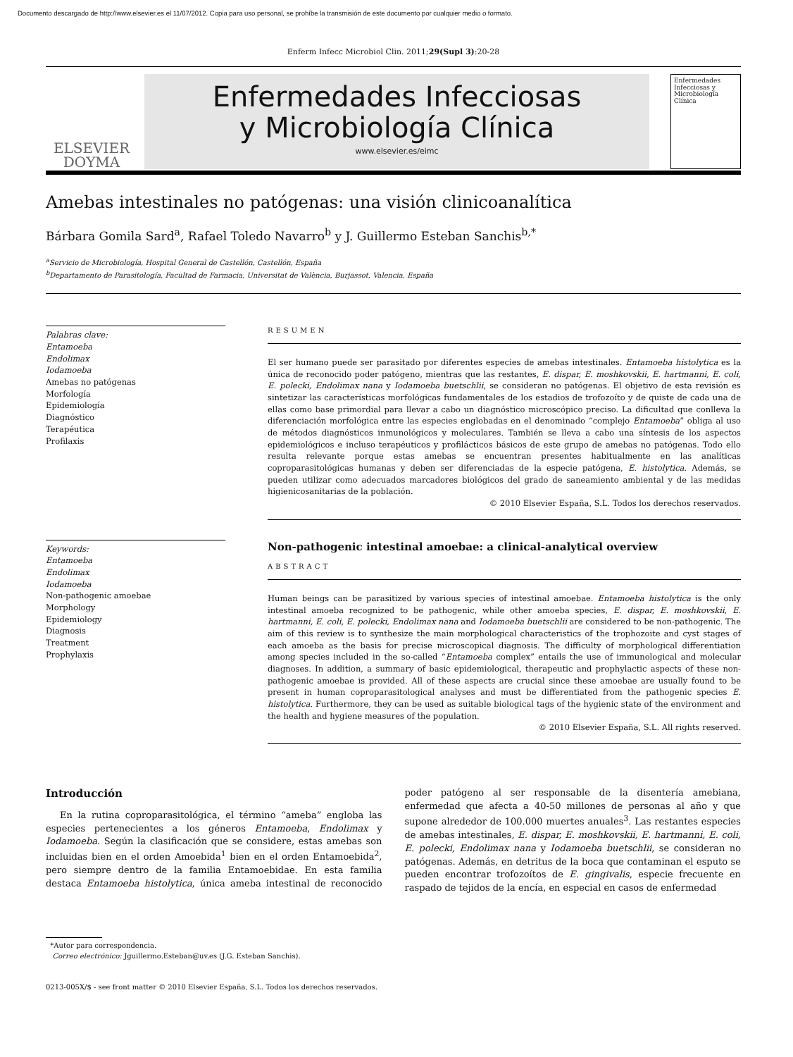Documento descargado de http://www.elsevier.es el 11/07/2012. Copia para uso personal, se prohíbe la transmisión de este documento por cualquier medio o formato.
Enferm Infecc Microbiol Clin. 2011;29(Supl 3):20-28
ELSEVIER
DOYMA
Enfermedades Infecciosas
y Microbiología Clínica
www.elsevier.es/eimc
Enfermedades Infecciosas y Microbiología Clínica
Amebas intestinales no patógenas: una visión clinicoanalítica
Bárbara Gomila Sard<sup>a</sup>, Rafael Toledo Navarro<sup>b</sup> y J. Guillermo Esteban Sanchis<sup>b,*</sup>
<sup>a</sup> Servicio de Microbiología, Hospital General de Castellón, Castellón, España
<sup>b</sup> Departamento de Parasitología, Facultad de Farmacia, Universitat de València, Burjassot, Valencia, España
Palabras clave:
Entamoeba
Endolimax
Iodamoeba
Amebas no patógenas
Morfología
Epidemiología
Diagnóstico
Terapéutica
Profilaxis
RESUMEN
El ser humano puede ser parasitado por diferentes especies de amebas intestinales. Entamoeba histolytica es la única de reconocido poder patógeno, mientras que las restantes, E. dispar, E. moshkovskii, E. hartmanni, E. coli, E. polecki, Endolimax nana y Iodamoeba buetschlii, se consideran no patógenas. El objetivo de esta revisión es sintetizar las características morfológicas fundamentales de los estadios de trofozoíto y de quiste de cada una de ellas como base primordial para llevar a cabo un diagnóstico microscópico preciso. La dificultad que conlleva la diferenciación morfológica entre las especies englobadas en el denominado “complejo Entamoeba” obliga al uso de métodos diagnósticos inmunológicos y moleculares. También se lleva a cabo una síntesis de los aspectos epidemiológicos e incluso terapéuticos y profilácticos básicos de este grupo de amebas no patógenas. Todo ello resulta relevante porque estas amebas se encuentran presentes habitualmente en las analíticas coproparasitológicas humanas y deben ser diferenciadas de la especie patógena, E. histolytica. Además, se pueden utilizar como adecuados marcadores biológicos del grado de saneamiento ambiental y de las medidas higienicosanitarias de la población.
© 2010 Elsevier España, S.L. Todos los derechos reservados.
Keywords:
Entamoeba
Endolimax
Iodamoeba
Non-pathogenic amoebae
Morphology
Epidemiology
Diagnosis
Treatment
Prophylaxis
Non-pathogenic intestinal amoebae: a clinical-analytical overview
ABSTRACT
Human beings can be parasitized by various species of intestinal amoebae. Entamoeba histolytica is the only intestinal amoeba recognized to be pathogenic, while other amoeba species, E. dispar, E. moshkovskii, E. hartmanni, E. coli, E. polecki, Endolimax nana and Iodamoeba buetschlii are considered to be non-pathogenic. The aim of this review is to synthesize the main morphological characteristics of the trophozoite and cyst stages of each amoeba as the basis for precise microscopical diagnosis. The difficulty of morphological differentiation among species included in the so-called “Entamoeba complex” entails the use of immunological and molecular diagnoses. In addition, a summary of basic epidemiological, therapeutic and prophylactic aspects of these non-pathogenic amoebae is provided. All of these aspects are crucial since these amoebae are usually found to be present in human coproparasitological analyses and must be differentiated from the pathogenic species E. histolytica. Furthermore, they can be used as suitable biological tags of the hygienic state of the environment and the health and hygiene measures of the population.
© 2010 Elsevier España, S.L. All rights reserved.
Introducción
En la rutina coproparasitológica, el término “ameba” engloba las especies pertenecientes a los géneros Entamoeba, Endolimax y Iodamoeba. Según la clasificación que se considere, estas amebas son incluidas bien en el orden Amoebida<sup>1</sup> bien en el orden Entamoebida<sup>2</sup>, pero siempre dentro de la familia Entamoebidae. En esta familia destaca Entamoeba histolytica, única ameba intestinal de reconocido poder patógeno al ser responsable de la disentería amebiana, enfermedad que afecta a 40-50 millones de personas al año y que supone alrededor de 100.000 muertes anuales<sup>3</sup>. Las restantes especies de amebas intestinales, E. dispar, E. moshkovskii, E. hartmanni, E. coli, E. polecki, Endolimax nana y Iodamoeba buetschlii, se consideran no patógenas. Además, en detritus de la boca que contaminan el esputo se pueden encontrar trofozoítos de E. gingivalis, especie frecuente en raspado de tejidos de la encía, en especial en casos de enfermedad
*Autor para correspondencia.
Correo electrónico: Jguillermo.Esteban@uv.es (J.G. Esteban Sanchis).
0213-005X/$ - see front matter © 2010 Elsevier España, S.L. Todos los derechos reservados.